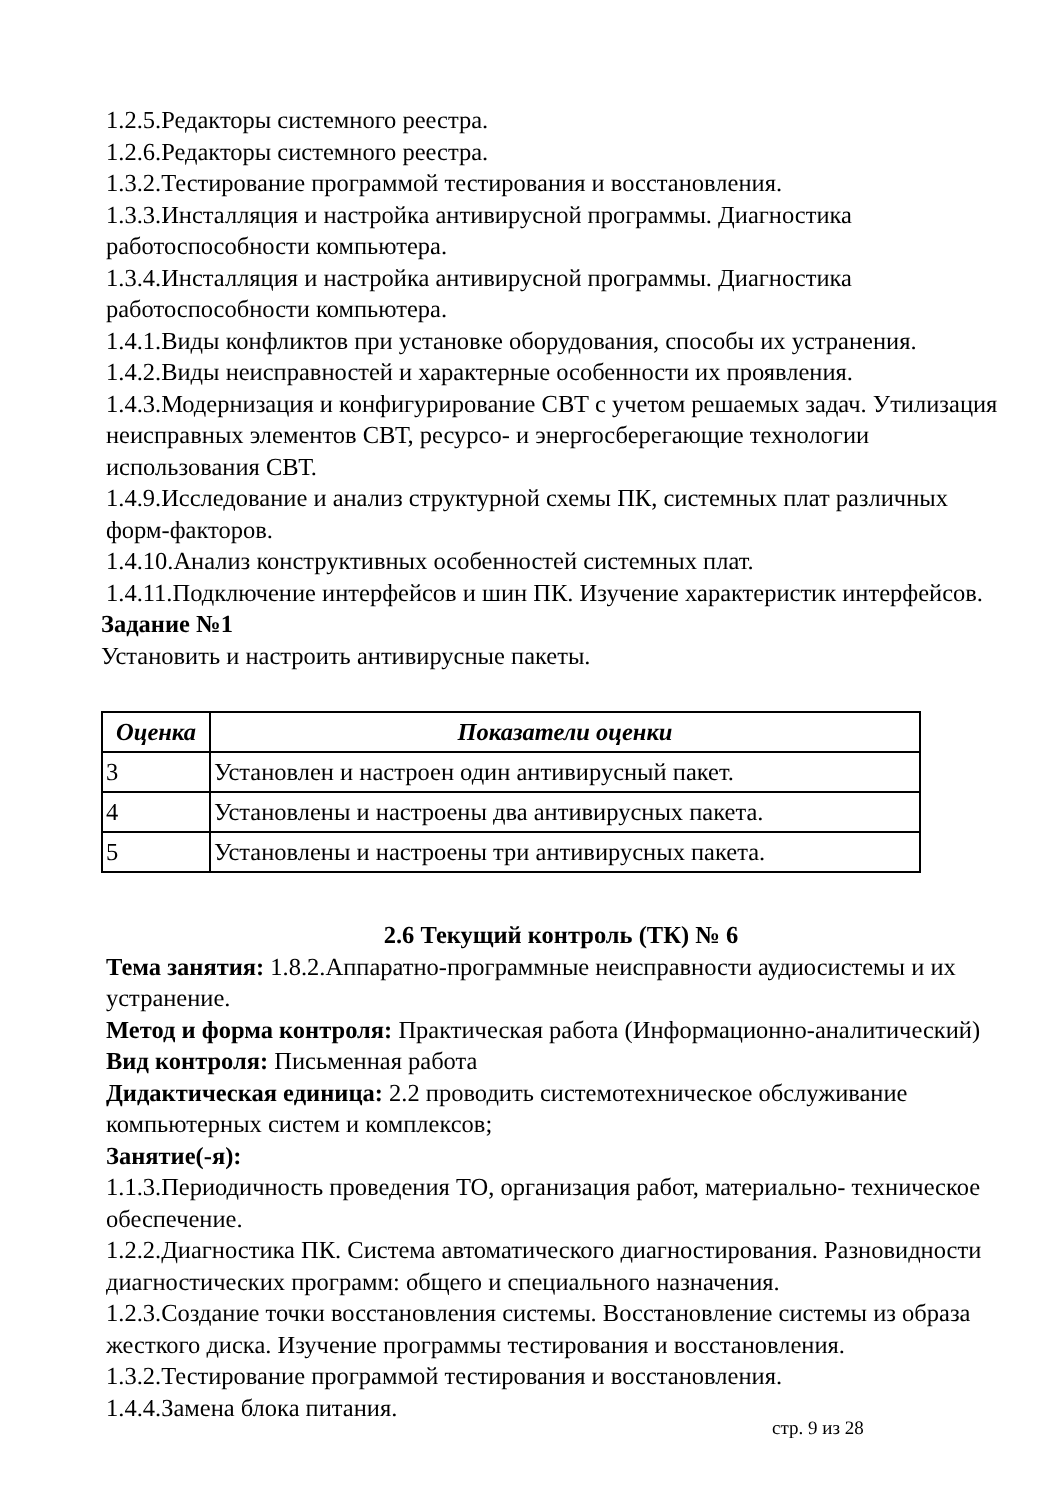1.2.5.Редакторы системного реестра.
1.2.6.Редакторы системного реестра.
1.3.2.Тестирование программой тестирования и восстановления.
1.3.3.Инсталляция и настройка антивирусной программы. Диагностика работоспособности компьютера.
1.3.4.Инсталляция и настройка антивирусной программы. Диагностика работоспособности компьютера.
1.4.1.Виды конфликтов при установке оборудования, способы их устранения.
1.4.2.Виды неисправностей и характерные особенности их проявления.
1.4.3.Модернизация и конфигурирование СВТ с учетом решаемых задач. Утилизация неисправных элементов СВТ, ресурсо- и энергосберегающие технологии использования СВТ.
1.4.9.Исследование и анализ структурной схемы ПК, системных плат различных форм-факторов.
1.4.10.Анализ конструктивных особенностей системных плат.
1.4.11.Подключение интерфейсов и шин ПК. Изучение характеристик интерфейсов.
Задание №1
Установить и настроить антивирусные пакеты.
| Оценка | Показатели оценки |
| --- | --- |
| 3 | Установлен и настроен один антивирусный пакет. |
| 4 | Установлены и настроены два антивирусных пакета. |
| 5 | Установлены и настроены три антивирусных пакета. |
2.6 Текущий контроль (ТК) № 6
Тема занятия: 1.8.2.Аппаратно-программные неисправности аудиосистемы и их устранение.
Метод и форма контроля: Практическая работа (Информационно-аналитический)
Вид контроля: Письменная работа
Дидактическая единица: 2.2 проводить системотехническое обслуживание компьютерных систем и комплексов;
Занятие(-я):
1.1.3.Периодичность проведения ТО, организация работ, материально- техническое обеспечение.
1.2.2.Диагностика ПК. Система автоматического диагностирования. Разновидности диагностических программ: общего и специального назначения.
1.2.3.Создание точки восстановления системы. Восстановление системы из образа жесткого диска. Изучение программы тестирования и восстановления.
1.3.2.Тестирование программой тестирования и восстановления.
1.4.4.Замена блока питания.
стр. 9 из 28